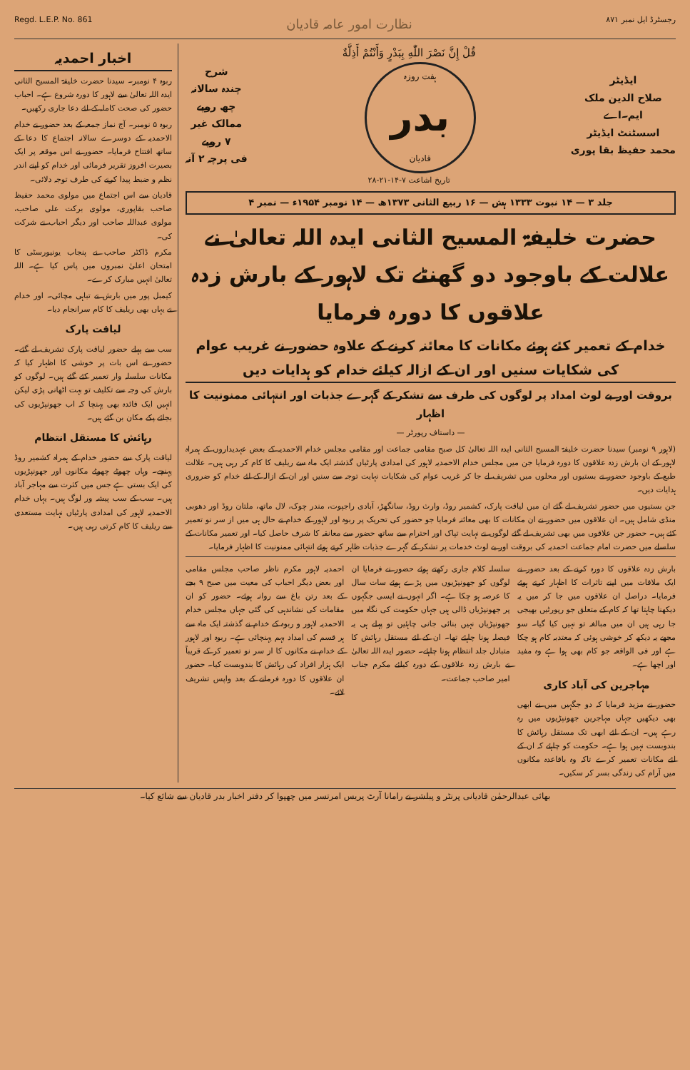رجسٹرڈ ایل نمبر ۸۷۱ نظارت امور عامہ قادیان Regd. L.E.P. No. 861
ایڈیٹر
صلاح الدین ملک
ایم۔اے
اسسٹنٹ ایڈیٹر
محمد حفیظ بقا پوری
قُلْ إِنَّ نَصْرَ اللّٰهِ بِبَدْرٍ وَأَنْتُمْ أَذِلَّةٌ
ہفت روزہ
بدر
قادیان
تاریخ اشاعت ۷-۱۴-۲۱-۲۸
شرح
چندہ سالانہ
چھ روپے
ممالک غیر
۷ روپے
فی پرچہ ۲ آنہ
جلد ۳ — ۱۴ نبوت ۱۳۳۳ ہش — ۱۶ ربیع الثانی ۱۳۷۳ھ — ۱۴ نومبر ۱۹۵۴ء — نمبر ۴
حضرت خلیفۃ المسیح الثانی ایدہ اللہ تعالیٰ نے علالت کے باوجود دو گھنٹے تک لاہور کے بارش زدہ علاقوں کا دورہ فرمایا
خدام کے تعمیر کئے ہوئے مکانات کا معائنہ کرنے کے علاوہ حضور نے غریب عوام کی شکایات سنیں اور ان کے ازالہ کیلئے خدام کو ہدایات دیں
بروقت اور بے لوث امداد پر لوگوں کی طرف سے تشکر کے گہرے جذبات اور انتہائی ممنونیت کا اظہار
— داستاف رپورٹر —
(لاہور ۹ نومبر) سیدنا حضرت خلیفۃ المسیح الثانی ایدہ اللہ تعالیٰ کل صبح مقامی جماعت اور مقامی مجلس خدام الاحمدیہ کے بعض عہدیداروں کے ہمراہ لاہور کے ان بارش زدہ علاقوں کا دورہ فرمایا جن میں مجلس خدام الاحمدیہ لاہور کی امدادی پارٹیاں گذشتہ ایک ماہ سے ریلیف کا کام کر رہی ہیں۔ علالت طبع کے باوجود حضور نے بستیوں اور محلوں میں تشریف لے جا کر غریب عوام کی شکایات نہایت توجہ سے سنیں اور ان کے ازالہ کے لئے خدام کو ضروری ہدایات دیں۔
جن بستیوں میں حضور تشریف لے گئے ان میں لیاقت پارک، کشمیر روڈ، وارث روڈ، سانگھڑ، آبادی راجپوت، مندر چوک، لال ماتھ، ملتان روڈ اور دھوبی منڈی شامل ہیں۔ ان علاقوں میں حضور نے ان مکانات کا بھی معائنہ فرمایا جو حضور کی تحریک پر ربوہ اور لاہور کے خدام نے حال ہی میں از سر نو تعمیر کئے ہیں۔ حضور جن علاقوں میں بھی تشریف لے گئے لوگوں نے نہایت تپاک اور احترام سے ساتھ حضور سے معانقہ کا شرف حاصل کیا۔ اور تعمیر مکانات کے سلسلے میں حضرت امام جماعت احمدیہ کی بروقت اور بے لوث خدمات پر تشکر کے گہرے جذبات ظاہر کرتے ہوئے انتہائی ممنونیت کا اظہار فرمایا۔
بارش زدہ علاقوں کا دورہ کرنے کے بعد حضور نے ایک ملاقات میں اپنے تاثرات کا اظہار کرتے ہوئے فرمایا۔ دراصل ان علاقوں میں جا کر میں یہ دیکھنا چاہتا تھا کہ کام کے متعلق جو رپورٹیں بھیجی جا رہی ہیں ان میں مبالغہ تو نہیں کیا گیا۔ سو مجھے یہ دیکھ کر خوشی ہوئی کہ معتدبہ کام ہو چکا ہے اور فی الواقعہ جو کام بھی ہوا ہے وہ مفید اور اچھا ہے۔
مہاجرین کی آباد کاری
حضور نے مزید فرمایا کہ دو جگہیں میں نے ابھی بھی دیکھیں جہاں مہاجرین جھونپڑیوں میں رہ رہے ہیں۔ ان کے لئے ابھی تک مستقل رہائش کا بندوبست نہیں ہوا ہے۔ حکومت کو چاہئے کہ ان کے لئے مکانات تعمیر کرے تاکہ وہ باقاعدہ مکانوں میں آرام کی زندگی بسر کر سکیں۔
سلسلہ کلام جاری رکھتے ہوئے حضور نے فرمایا ان لوگوں کو جھونپڑیوں میں پڑے ہوئے سات سال کا عرصہ ہو چکا ہے۔ اگر انہوں نے ایسی جگہوں پر جھونپڑیاں ڈالی ہیں جہاں حکومت کی نگاہ میں جھونپڑیاں نہیں بنائی جانی چاہئیں تو پہلے ہی یہ فیصلہ ہونا چاہئے تھا۔ ان کے لئے مستقل رہائش کا متبادل جلد انتظام ہونا چاہئے۔ حضور ایدہ اللہ تعالیٰ نے بارش زدہ علاقوں کے دورہ کیلئے مکرم جناب امیر صاحب جماعت۔
احمدیہ لاہور مکرم ناظر صاحب مجلس مقامی اور بعض دیگر احباب کی معیت میں صبح ۹ بجے کے بعد رتن باغ سے روانہ ہوئے۔ حضور کو ان مقامات کی نشاندہی کی گئی جہاں مجلس خدام الاحمدیہ لاہور و ربوہ کے خدام نے گذشتہ ایک ماہ سے ہر قسم کی امداد بہم پہنچائی ہے۔ ربوہ اور لاہور کے خدام نے مکانوں کا از سر نو تعمیر کر کے قریباً ایک ہزار افراد کی رہائش کا بندوبست کیا۔ حضور ان علاقوں کا دورہ فرمانے کے بعد واپس تشریف لائے۔
اخبار احمدیہ
ربوہ ۴ نومبر۔ سیدنا حضرت خلیفۃ المسیح الثانی ایدہ اللہ تعالیٰ سے لاہور کا دورہ شروع ہے۔ احباب حضور کی صحت کاملہ کے لئے دعا جاری رکھیں۔
ربوہ ۵ نومبر۔ آج نماز جمعہ کے بعد حضور نے خدام الاحمدیہ کے دوسرے سالانہ اجتماع کا دعا کے ساتھ افتتاح فرمایا۔ حضور نے اس موقعہ پر ایک بصیرت افروز تقریر فرمائی اور خدام کو اپنے اندر نظم و ضبط پیدا کرنے کی طرف توجہ دلائی۔
قادیان سے اس اجتماع میں مولوی محمد حفیظ صاحب بقاپوری، مولوی برکت علی صاحب، مولوی عبداللہ صاحب اور دیگر احباب نے شرکت کی۔
مکرم ڈاکٹر صاحب نے پنجاب یونیورسٹی کا امتحان اعلیٰ نمبروں میں پاس کیا ہے۔ اللہ تعالیٰ انہیں مبارک کرے۔
کیمبل پور میں بارش نے تباہی مچائی۔ اور خدام نے یہاں بھی ریلیف کا کام سرانجام دیا۔
لیاقت پارک
سب سے پہلے حضور لیاقت پارک تشریف لے گئے۔ حضور نے اس بات پر خوشی کا اظہار کیا کہ مکانات سلسلہ وار تعمیر کئے گئے ہیں۔ لوگوں کو بارش کی وجہ سے تکلیف تو بہت اٹھانی پڑی لیکن انہیں ایک فائدہ بھی پہنچا کہ اب جھونپڑیوں کی بجائے پکے مکان بن گئے ہیں۔
رہائش کا مستقل انتظام
لیاقت پارک سے حضور خدام کے ہمراہ کشمیر روڈ پہنچے۔ وہاں چھوٹے چھوٹے مکانوں اور جھونپڑیوں کی ایک بستی ہے جس میں کثرت سے مہاجر آباد ہیں۔ سب کے سب پیشہ ور لوگ ہیں۔ یہاں خدام الاحمدیہ لاہور کی امدادی پارٹیاں نہایت مستعدی سے ریلیف کا کام کرتی رہی ہیں۔
بھائی عبدالرحمٰن قادیانی پرنٹر و پبلشر نے رامانا آرٹ پریس امرتسر میں چھپوا کر دفتر اخبار بدر قادیان سے شائع کیا۔